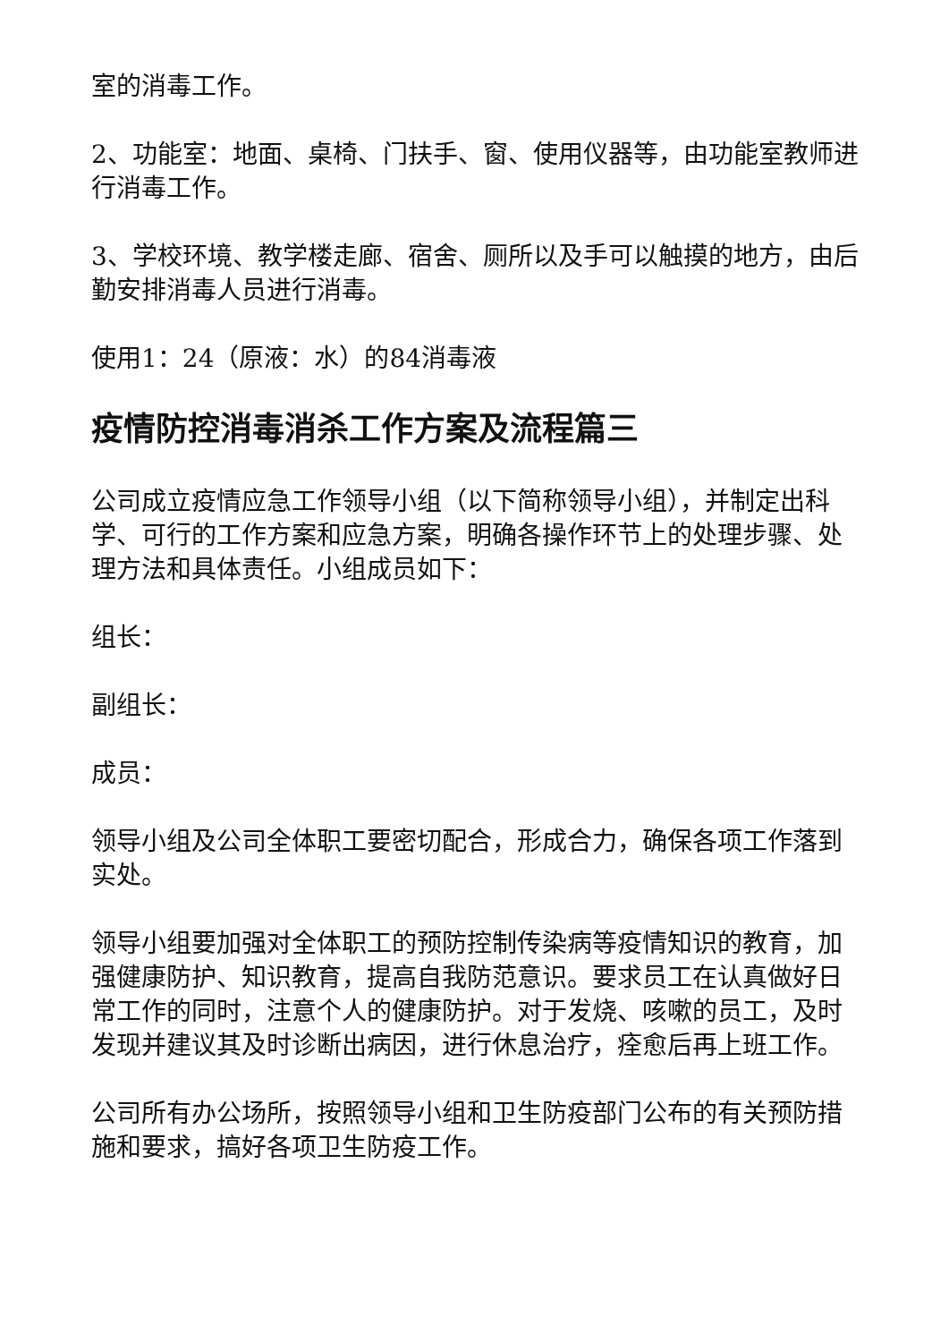室的消毒工作。
2、功能室：地面、桌椅、门扶手、窗、使用仪器等，由功能室教师进行消毒工作。
3、学校环境、教学楼走廊、宿舍、厕所以及手可以触摸的地方，由后勤安排消毒人员进行消毒。
使用1：24（原液：水）的84消毒液
疫情防控消毒消杀工作方案及流程篇三
公司成立疫情应急工作领导小组（以下简称领导小组），并制定出科学、可行的工作方案和应急方案，明确各操作环节上的处理步骤、处理方法和具体责任。小组成员如下：
组长：
副组长：
成员：
领导小组及公司全体职工要密切配合，形成合力，确保各项工作落到实处。
领导小组要加强对全体职工的预防控制传染病等疫情知识的教育，加强健康防护、知识教育，提高自我防范意识。要求员工在认真做好日常工作的同时，注意个人的健康防护。对于发烧、咳嗽的员工，及时发现并建议其及时诊断出病因，进行休息治疗，痊愈后再上班工作。
公司所有办公场所，按照领导小组和卫生防疫部门公布的有关预防措施和要求，搞好各项卫生防疫工作。